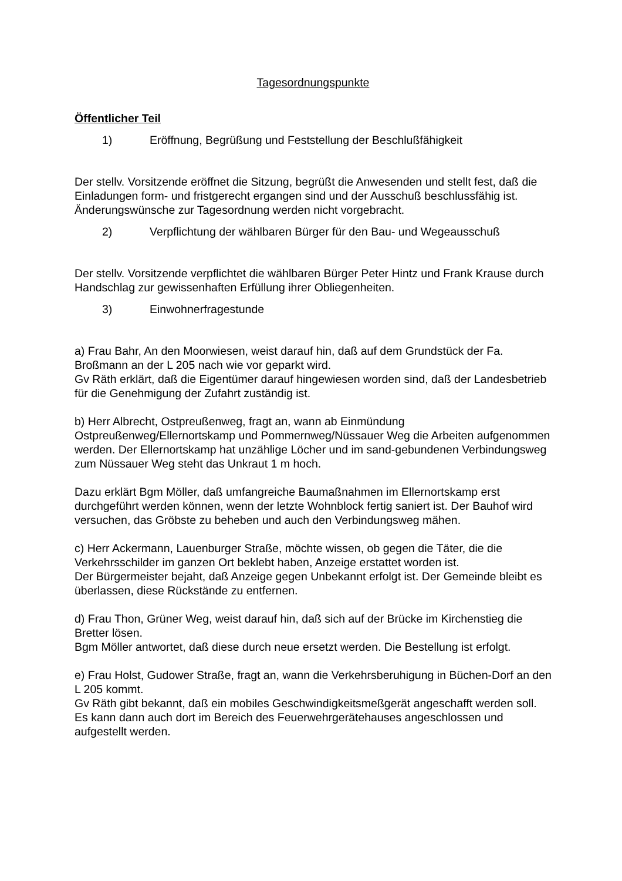Tagesordnungspunkte
Öffentlicher Teil
1) Eröffnung, Begrüßung und Feststellung der Beschlußfähigkeit
Der stellv. Vorsitzende eröffnet die Sitzung, begrüßt die Anwesenden und stellt fest, daß die Einladungen form- und fristgerecht ergangen sind und der Ausschuß beschlussfähig ist.
Änderungswünsche zur Tagesordnung werden nicht vorgebracht.
2) Verpflichtung der wählbaren Bürger für den Bau- und Wegeausschuß
Der stellv. Vorsitzende verpflichtet die wählbaren Bürger Peter Hintz und Frank Krause durch Handschlag zur gewissenhaften Erfüllung ihrer Obliegenheiten.
3) Einwohnerfragestunde
a) Frau Bahr, An den Moorwiesen, weist darauf hin, daß auf dem Grundstück der Fa. Broßmann an der L 205 nach wie vor geparkt wird.
Gv Räth erklärt, daß die Eigentümer darauf hingewiesen worden sind, daß der Landesbetrieb für die Genehmigung der Zufahrt zuständig ist.
b) Herr Albrecht, Ostpreußenweg, fragt an, wann ab Einmündung Ostpreußenweg/Ellernortskamp und Pommernweg/Nüssauer Weg die Arbeiten aufgenommen werden. Der Ellernortskamp hat unzählige Löcher und im sand-gebundenen Verbindungsweg zum Nüssauer Weg steht das Unkraut 1 m hoch.
Dazu erklärt Bgm Möller, daß umfangreiche Baumaßnahmen im Ellernortskamp erst durchgeführt werden können, wenn der letzte Wohnblock fertig saniert ist. Der Bauhof wird versuchen, das Gröbste zu beheben und auch den Verbindungsweg mähen.
c) Herr Ackermann, Lauenburger Straße, möchte wissen, ob gegen die Täter, die die Verkehrsschilder im ganzen Ort beklebt haben, Anzeige erstattet worden ist.
Der Bürgermeister bejaht, daß Anzeige gegen Unbekannt erfolgt ist. Der Gemeinde bleibt es überlassen, diese Rückstände zu entfernen.
d) Frau Thon, Grüner Weg, weist darauf hin, daß sich auf der Brücke im Kirchenstieg die Bretter lösen.
Bgm Möller antwortet, daß diese durch neue ersetzt werden. Die Bestellung ist erfolgt.
e) Frau Holst, Gudower Straße, fragt an, wann die Verkehrsberuhigung in Büchen-Dorf an den L 205 kommt.
Gv Räth gibt bekannt, daß ein mobiles Geschwindigkeitsmeßgerät angeschafft werden soll. Es kann dann auch dort im Bereich des Feuerwehrgerätehauses angeschlossen und aufgestellt werden.